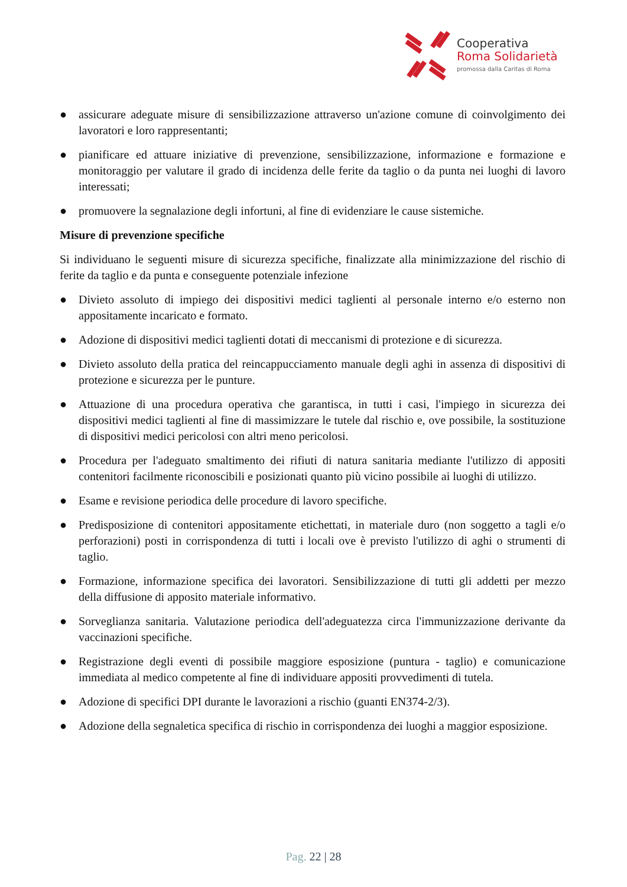Cooperativa
Roma Solidarietà
promossa dalla Caritas di Roma
● assicurare adeguate misure di sensibilizzazione attraverso un'azione comune di coinvolgimento dei lavoratori e loro rappresentanti;
● pianificare ed attuare iniziative di prevenzione, sensibilizzazione, informazione e formazione e monitoraggio per valutare il grado di incidenza delle ferite da taglio o da punta nei luoghi di lavoro interessati;
● promuovere la segnalazione degli infortuni, al fine di evidenziare le cause sistemiche.
Misure di prevenzione specifiche
Si individuano le seguenti misure di sicurezza specifiche, finalizzate alla minimizzazione del rischio di ferite da taglio e da punta e conseguente potenziale infezione
● Divieto assoluto di impiego dei dispositivi medici taglienti al personale interno e/o esterno non appositamente incaricato e formato.
● Adozione di dispositivi medici taglienti dotati di meccanismi di protezione e di sicurezza.
● Divieto assoluto della pratica del reincappucciamento manuale degli aghi in assenza di dispositivi di protezione e sicurezza per le punture.
● Attuazione di una procedura operativa che garantisca, in tutti i casi, l'impiego in sicurezza dei dispositivi medici taglienti al fine di massimizzare le tutele dal rischio e, ove possibile, la sostituzione di dispositivi medici pericolosi con altri meno pericolosi.
● Procedura per l'adeguato smaltimento dei rifiuti di natura sanitaria mediante l'utilizzo di appositi contenitori facilmente riconoscibili e posizionati quanto più vicino possibile ai luoghi di utilizzo.
● Esame e revisione periodica delle procedure di lavoro specifiche.
● Predisposizione di contenitori appositamente etichettati, in materiale duro (non soggetto a tagli e/o perforazioni) posti in corrispondenza di tutti i locali ove è previsto l'utilizzo di aghi o strumenti di taglio.
● Formazione, informazione specifica dei lavoratori. Sensibilizzazione di tutti gli addetti per mezzo della diffusione di apposito materiale informativo.
● Sorveglianza sanitaria. Valutazione periodica dell'adeguatezza circa l'immunizzazione derivante da vaccinazioni specifiche.
● Registrazione degli eventi di possibile maggiore esposizione (puntura - taglio) e comunicazione immediata al medico competente al fine di individuare appositi provvedimenti di tutela.
● Adozione di specifici DPI durante le lavorazioni a rischio (guanti EN374-2/3).
● Adozione della segnaletica specifica di rischio in corrispondenza dei luoghi a maggior esposizione.
Pag. 22 | 28